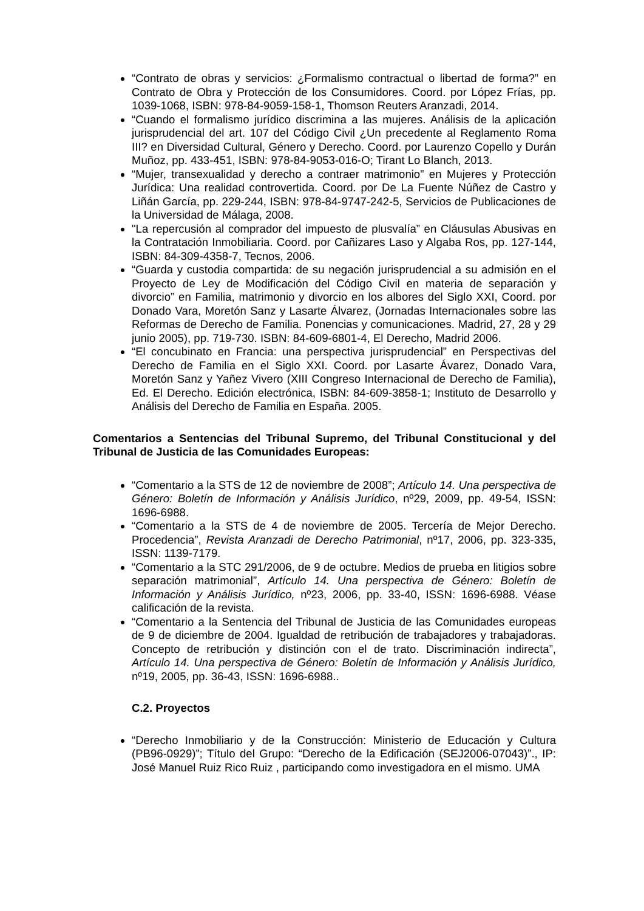“Contrato de obras y servicios: ¿Formalismo contractual o libertad de forma?” en Contrato de Obra y Protección de los Consumidores. Coord. por López Frías, pp. 1039-1068, ISBN: 978-84-9059-158-1, Thomson Reuters Aranzadi, 2014.
“Cuando el formalismo jurídico discrimina a las mujeres. Análisis de la aplicación jurisprudencial del art. 107 del Código Civil ¿Un precedente al Reglamento Roma III? en Diversidad Cultural, Género y Derecho. Coord. por Laurenzo Copello y Durán Muñoz, pp. 433-451, ISBN: 978-84-9053-016-O; Tirant Lo Blanch, 2013.
“Mujer, transexualidad y derecho a contraer matrimonio” en Mujeres y Protección Jurídica: Una realidad controvertida. Coord. por De La Fuente Núñez de Castro y Liñán García, pp. 229-244, ISBN: 978-84-9747-242-5, Servicios de Publicaciones de la Universidad de Málaga, 2008.
"La repercusión al comprador del impuesto de plusvalía” en Cláusulas Abusivas en la Contratación Inmobiliaria. Coord. por Cañizares Laso y Algaba Ros, pp. 127-144, ISBN: 84-309-4358-7, Tecnos, 2006.
“Guarda y custodia compartida: de su negación jurisprudencial a su admisión en el Proyecto de Ley de Modificación del Código Civil en materia de separación y divorcio” en Familia, matrimonio y divorcio en los albores del Siglo XXI, Coord. por Donado Vara, Moretón Sanz y Lasarte Álvarez, (Jornadas Internacionales sobre las Reformas de Derecho de Familia. Ponencias y comunicaciones. Madrid, 27, 28 y 29 junio 2005), pp. 719-730. ISBN: 84-609-6801-4, El Derecho, Madrid 2006.
“El concubinato en Francia: una perspectiva jurisprudencial” en Perspectivas del Derecho de Familia en el Siglo XXI. Coord. por Lasarte Ávarez, Donado Vara, Moretón Sanz y Yañez Vivero (XIII Congreso Internacional de Derecho de Familia), Ed. El Derecho. Edición electrónica, ISBN: 84-609-3858-1; Instituto de Desarrollo y Análisis del Derecho de Familia en España. 2005.
Comentarios a Sentencias del Tribunal Supremo, del Tribunal Constitucional y del Tribunal de Justicia de las Comunidades Europeas:
“Comentario a la STS de 12 de noviembre de 2008”; Artículo 14. Una perspectiva de Género: Boletín de Información y Análisis Jurídico, nº29, 2009, pp. 49-54, ISSN: 1696-6988.
“Comentario a la STS de 4 de noviembre de 2005. Tercería de Mejor Derecho. Procedencia”, Revista Aranzadi de Derecho Patrimonial, nº17, 2006, pp. 323-335, ISSN: 1139-7179.
“Comentario a la STC 291/2006, de 9 de octubre. Medios de prueba en litigios sobre separación matrimonial”, Artículo 14. Una perspectiva de Género: Boletín de Información y Análisis Jurídico, nº23, 2006, pp. 33-40, ISSN: 1696-6988. Véase calificación de la revista.
“Comentario a la Sentencia del Tribunal de Justicia de las Comunidades europeas de 9 de diciembre de 2004. Igualdad de retribución de trabajadores y trabajadoras. Concepto de retribución y distinción con el de trato. Discriminación indirecta”, Artículo 14. Una perspectiva de Género: Boletín de Información y Análisis Jurídico, nº19, 2005, pp. 36-43, ISSN: 1696-6988..
C.2. Proyectos
“Derecho Inmobiliario y de la Construcción: Ministerio de Educación y Cultura (PB96-0929)”; Título del Grupo: “Derecho de la Edificación (SEJ2006-07043)”., IP: José Manuel Ruiz Rico Ruiz , participando como investigadora en el mismo. UMA